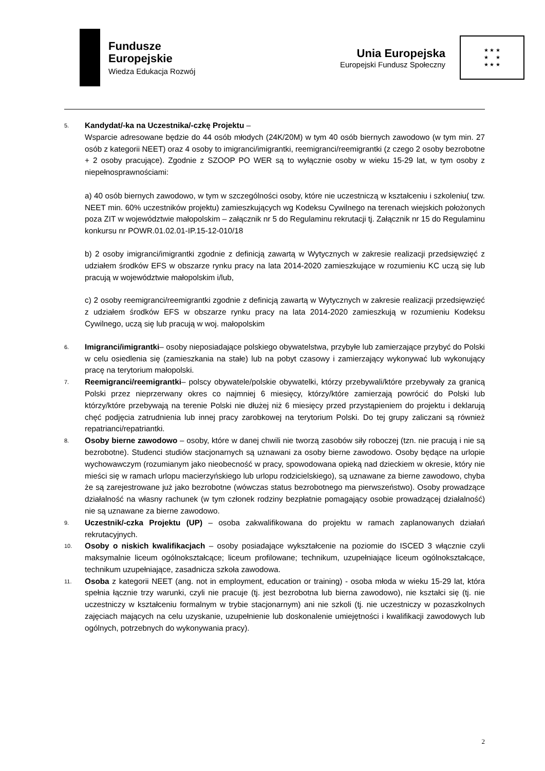Fundusze
Europejskie
Wiedza Edukacja Rozwój
Unia Europejska
Europejski Fundusz Społeczny
★ ★ ★
★ ★
★ ★ ★
5.
Kandydat/-ka na Uczestnika/-czkę Projektu –
Wsparcie adresowane będzie do 44 osób młodych (24K/20M) w tym 40 osób biernych zawodowo (w tym min. 27 osób z kategorii NEET) oraz 4 osoby to imigranci/imigrantki, reemigranci/reemigrantki (z czego 2 osoby bezrobotne + 2 osoby pracujące). Zgodnie z SZOOP PO WER są to wyłącznie osoby w wieku 15-29 lat, w tym osoby z niepełnosprawnościami:
a) 40 osób biernych zawodowo, w tym w szczególności osoby, które nie uczestniczą w kształceniu i szkoleniu( tzw. NEET min. 60% uczestników projektu) zamieszkujących wg Kodeksu Cywilnego na terenach wiejskich położonych poza ZIT w województwie małopolskim – załącznik nr 5 do Regulaminu rekrutacji tj. Załącznik nr 15 do Regulaminu konkursu nr POWR.01.02.01-IP.15-12-010/18
b) 2 osoby imigranci/imigrantki zgodnie z definicją zawartą w Wytycznych w zakresie realizacji przedsięwzięć z udziałem środków EFS w obszarze rynku pracy na lata 2014-2020 zamieszkujące w rozumieniu KC uczą się lub pracują w województwie małopolskim i/lub,
c) 2 osoby reemigranci/reemigrantki zgodnie z definicją zawartą w Wytycznych w zakresie realizacji przedsięwzięć z udziałem środków EFS w obszarze rynku pracy na lata 2014-2020 zamieszkują w rozumieniu Kodeksu Cywilnego, uczą się lub pracują w woj. małopolskim
6.
Imigranci/imigrantki– osoby nieposiadające polskiego obywatelstwa, przybyłe lub zamierzające przybyć do Polski w celu osiedlenia się (zamieszkania na stałe) lub na pobyt czasowy i zamierzający wykonywać lub wykonujący pracę na terytorium małopolski.
7.
Reemigranci/reemigrantki– polscy obywatele/polskie obywatelki, którzy przebywali/które przebywały za granicą Polski przez nieprzerwany okres co najmniej 6 miesięcy, którzy/które zamierzają powrócić do Polski lub którzy/które przebywają na terenie Polski nie dłużej niż 6 miesięcy przed przystąpieniem do projektu i deklarują chęć podjęcia zatrudnienia lub innej pracy zarobkowej na terytorium Polski. Do tej grupy zaliczani są również repatrianci/repatriantki.
8.
Osoby bierne zawodowo – osoby, które w danej chwili nie tworzą zasobów siły roboczej (tzn. nie pracują i nie są bezrobotne). Studenci studiów stacjonarnych są uznawani za osoby bierne zawodowo. Osoby będące na urlopie wychowawczym (rozumianym jako nieobecność w pracy, spowodowana opieką nad dzieckiem w okresie, który nie mieści się w ramach urlopu macierzyńskiego lub urlopu rodzicielskiego), są uznawane za bierne zawodowo, chyba że są zarejestrowane już jako bezrobotne (wówczas status bezrobotnego ma pierwszeństwo). Osoby prowadzące działalność na własny rachunek (w tym członek rodziny bezpłatnie pomagający osobie prowadzącej działalność) nie są uznawane za bierne zawodowo.
9.
Uczestnik/-czka Projektu (UP) – osoba zakwalifikowana do projektu w ramach zaplanowanych działań rekrutacyjnych.
10.
Osoby o niskich kwalifikacjach – osoby posiadające wykształcenie na poziomie do ISCED 3 włącznie czyli maksymalnie liceum ogólnokształcące; liceum profilowane; technikum, uzupełniające liceum ogólnokształcące, technikum uzupełniające, zasadnicza szkoła zawodowa.
11.
Osoba z kategorii NEET (ang. not in employment, education or training) - osoba młoda w wieku 15-29 lat, która spełnia łącznie trzy warunki, czyli nie pracuje (tj. jest bezrobotna lub bierna zawodowo), nie kształci się (tj. nie uczestniczy w kształceniu formalnym w trybie stacjonarnym) ani nie szkoli (tj. nie uczestniczy w pozaszkolnych zajęciach mających na celu uzyskanie, uzupełnienie lub doskonalenie umiejętności i kwalifikacji zawodowych lub ogólnych, potrzebnych do wykonywania pracy).
2